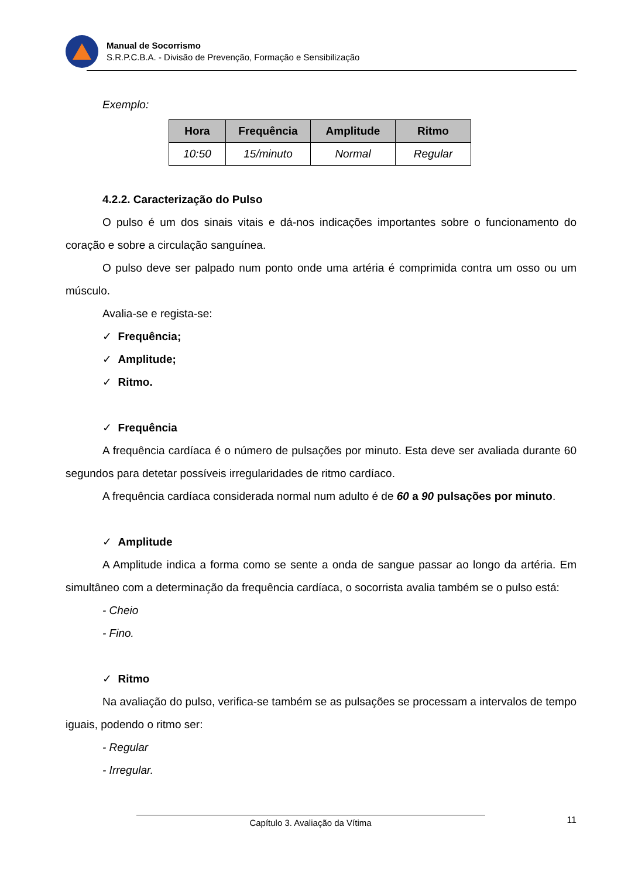Manual de Socorrismo
S.R.P.C.B.A. - Divisão de Prevenção, Formação e Sensibilização
Exemplo:
| Hora | Frequência | Amplitude | Ritmo |
| --- | --- | --- | --- |
| 10:50 | 15/minuto | Normal | Regular |
4.2.2. Caracterização do Pulso
O pulso é um dos sinais vitais e dá-nos indicações importantes sobre o funcionamento do coração e sobre a circulação sanguínea.
O pulso deve ser palpado num ponto onde uma artéria é comprimida contra um osso ou um músculo.
Avalia-se e regista-se:
✓ Frequência;
✓ Amplitude;
✓ Ritmo.
✓ Frequência
A frequência cardíaca é o número de pulsações por minuto. Esta deve ser avaliada durante 60 segundos para detetar possíveis irregularidades de ritmo cardíaco.
A frequência cardíaca considerada normal num adulto é de 60 a 90 pulsações por minuto.
✓ Amplitude
A Amplitude indica a forma como se sente a onda de sangue passar ao longo da artéria. Em simultâneo com a determinação da frequência cardíaca, o socorrista avalia também se o pulso está:
- Cheio
- Fino.
✓ Ritmo
Na avaliação do pulso, verifica-se também se as pulsações se processam a intervalos de tempo iguais, podendo o ritmo ser:
- Regular
- Irregular.
11 Capítulo 3. Avaliação da Vítima